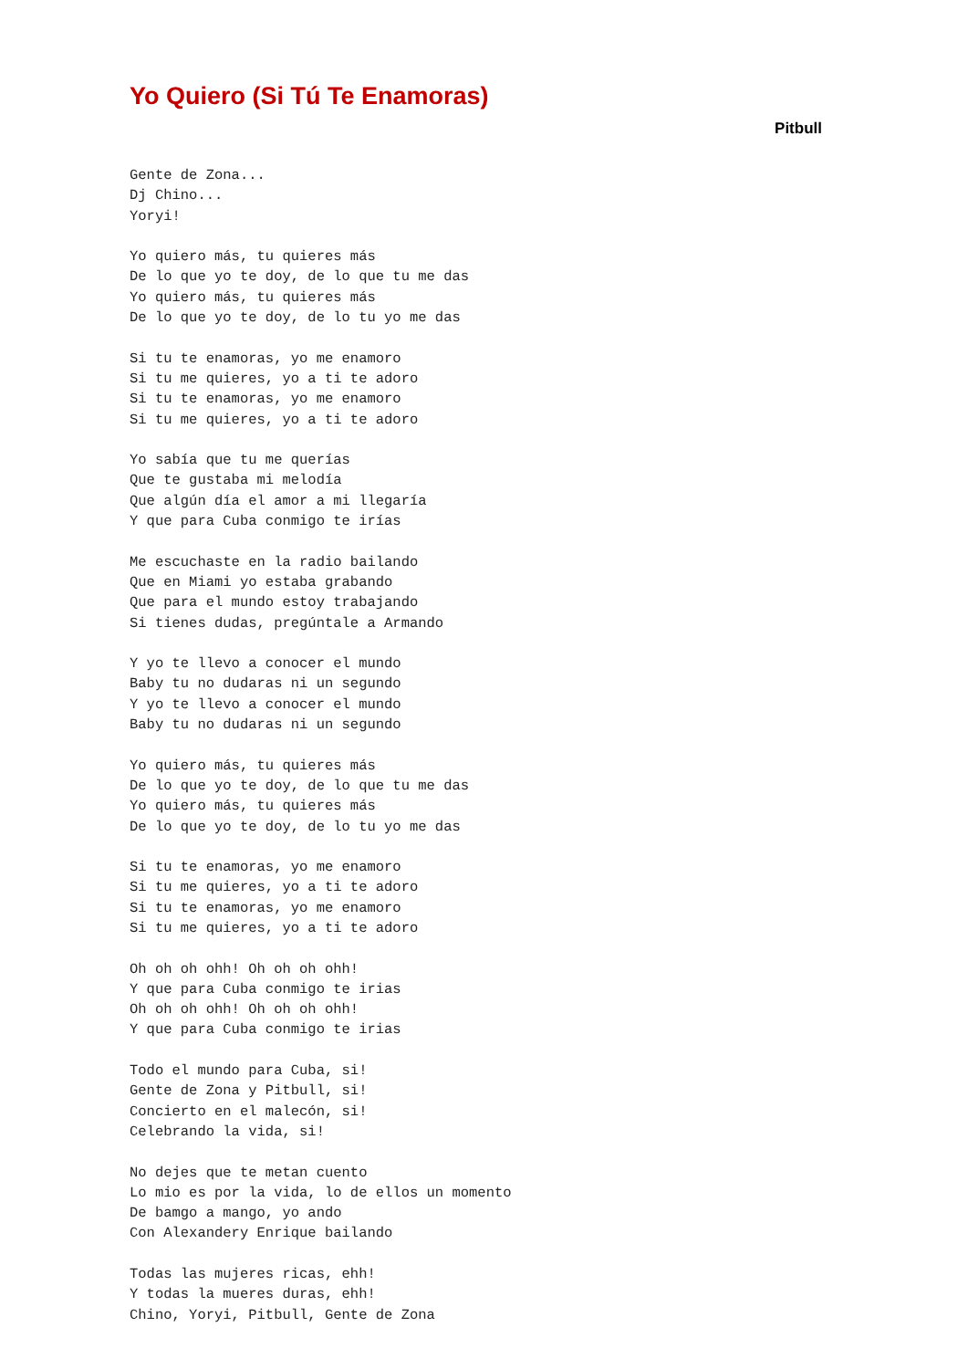Yo Quiero (Si Tú Te Enamoras)
Pitbull
Gente de Zona...
Dj Chino...
Yoryi!

Yo quiero más, tu quieres más
De lo que yo te doy, de lo que tu me das
Yo quiero más, tu quieres más
De lo que yo te doy, de lo tu yo me das

Si tu te enamoras, yo me enamoro
Si tu me quieres, yo a ti te adoro
Si tu te enamoras, yo me enamoro
Si tu me quieres, yo a ti te adoro

Yo sabía que tu me querías
Que te gustaba mi melodía
Que algún día el amor a mi llegaría
Y que para Cuba conmigo te irías

Me escuchaste en la radio bailando
Que en Miami yo estaba grabando
Que para el mundo estoy trabajando
Si tienes dudas, pregúntale a Armando

Y yo te llevo a conocer el mundo
Baby tu no dudaras ni un segundo
Y yo te llevo a conocer el mundo
Baby tu no dudaras ni un segundo

Yo quiero más, tu quieres más
De lo que yo te doy, de lo que tu me das
Yo quiero más, tu quieres más
De lo que yo te doy, de lo tu yo me das

Si tu te enamoras, yo me enamoro
Si tu me quieres, yo a ti te adoro
Si tu te enamoras, yo me enamoro
Si tu me quieres, yo a ti te adoro

Oh oh oh ohh! Oh oh oh ohh!
Y que para Cuba conmigo te irias
Oh oh oh ohh! Oh oh oh ohh!
Y que para Cuba conmigo te irias

Todo el mundo para Cuba, si!
Gente de Zona y Pitbull, si!
Concierto en el malecón, si!
Celebrando la vida, si!

No dejes que te metan cuento
Lo mio es por la vida, lo de ellos un momento
De bamgo a mango, yo ando
Con Alexandery Enrique bailando

Todas las mujeres ricas, ehh!
Y todas la mueres duras, ehh!
Chino, Yoryi, Pitbull, Gente de Zona